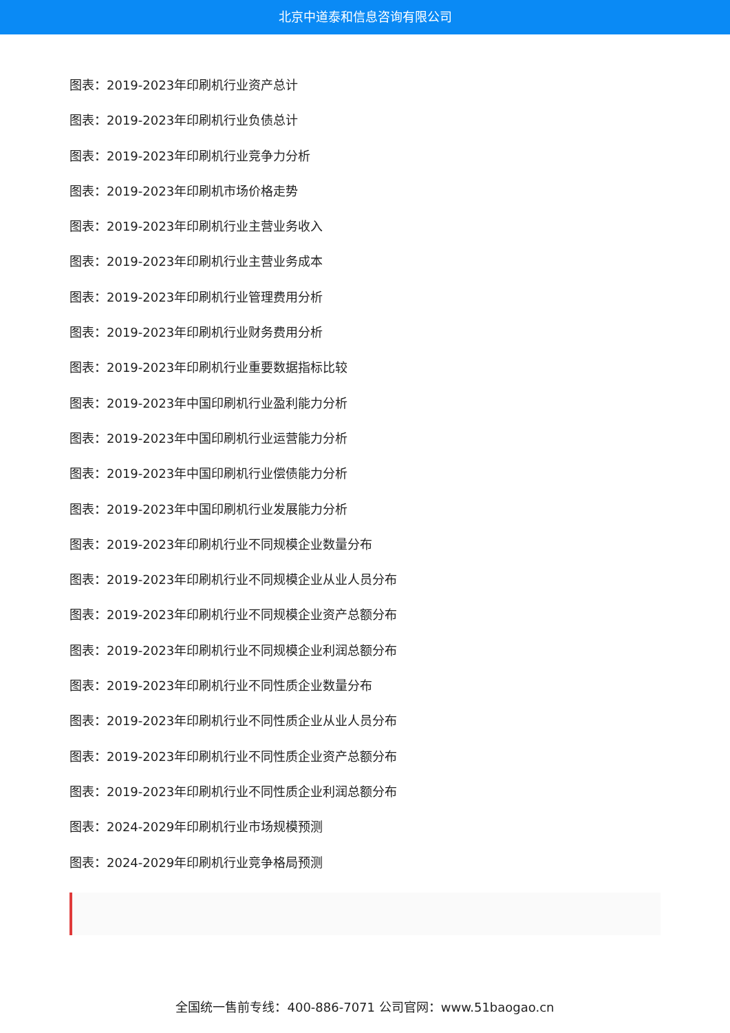北京中道泰和信息咨询有限公司
图表：2019-2023年印刷机行业资产总计
图表：2019-2023年印刷机行业负债总计
图表：2019-2023年印刷机行业竞争力分析
图表：2019-2023年印刷机市场价格走势
图表：2019-2023年印刷机行业主营业务收入
图表：2019-2023年印刷机行业主营业务成本
图表：2019-2023年印刷机行业管理费用分析
图表：2019-2023年印刷机行业财务费用分析
图表：2019-2023年印刷机行业重要数据指标比较
图表：2019-2023年中国印刷机行业盈利能力分析
图表：2019-2023年中国印刷机行业运营能力分析
图表：2019-2023年中国印刷机行业偿债能力分析
图表：2019-2023年中国印刷机行业发展能力分析
图表：2019-2023年印刷机行业不同规模企业数量分布
图表：2019-2023年印刷机行业不同规模企业从业人员分布
图表：2019-2023年印刷机行业不同规模企业资产总额分布
图表：2019-2023年印刷机行业不同规模企业利润总额分布
图表：2019-2023年印刷机行业不同性质企业数量分布
图表：2019-2023年印刷机行业不同性质企业从业人员分布
图表：2019-2023年印刷机行业不同性质企业资产总额分布
图表：2019-2023年印刷机行业不同性质企业利润总额分布
图表：2024-2029年印刷机行业市场规模预测
图表：2024-2029年印刷机行业竞争格局预测
全国统一售前专线：400-886-7071 公司官网：www.51baogao.cn